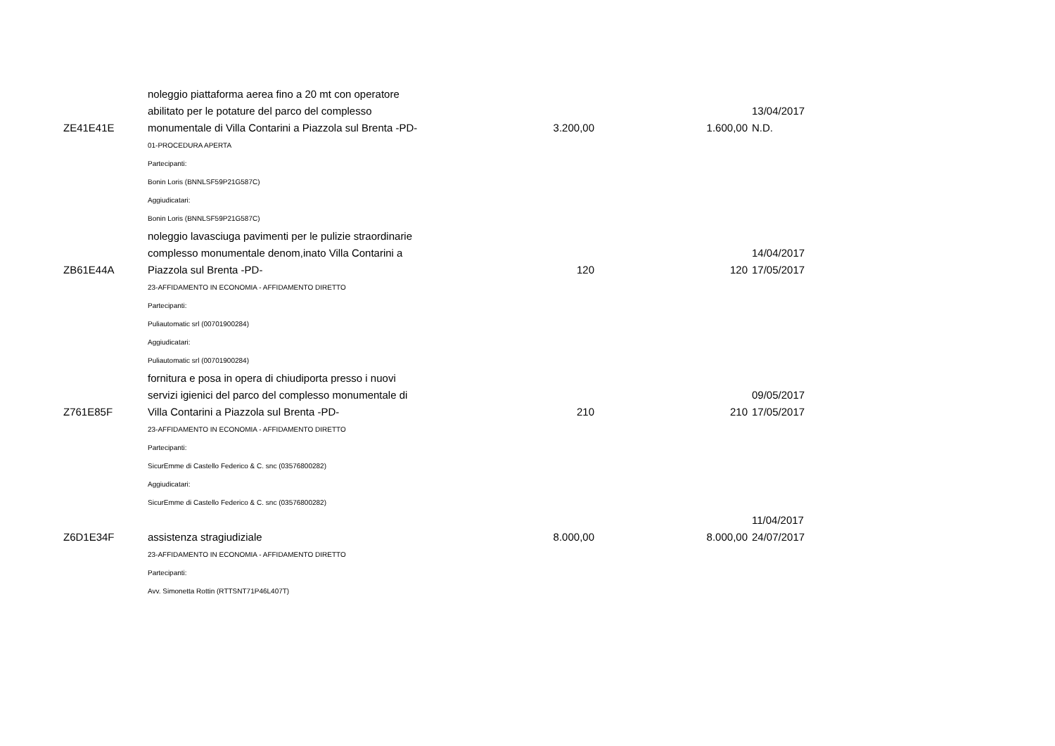| ZE41E41E | noleggio piattaforma aerea fino a 20 mt con operatore abilitato per le potature del parco del complesso monumentale di Villa Contarini a Piazzola sul Brenta -PD- | 3.200,00 | 1.600,00 | 13/04/2017 N.D. |
| | 01-PROCEDURA APERTA | | | |
| | Partecipanti: | | | |
| | Bonin Loris (BNNLSF59P21G587C) | | | |
| | Aggiudicatari: | | | |
| | Bonin Loris (BNNLSF59P21G587C) | | | |
| ZB61E44A | noleggio lavasciuga pavimenti per le pulizie straordinarie complesso monumentale denom,inato Villa Contarini a Piazzola sul Brenta -PD- | 120 | 120 | 14/04/2017 17/05/2017 |
| | 23-AFFIDAMENTO IN ECONOMIA - AFFIDAMENTO DIRETTO | | | |
| | Partecipanti: | | | |
| | Puliautomatic srl (00701900284) | | | |
| | Aggiudicatari: | | | |
| | Puliautomatic srl (00701900284) | | | |
| Z761E85F | fornitura e posa in opera di chiudiporta presso i nuovi servizi igienici del parco del complesso monumentale di Villa Contarini a Piazzola sul Brenta -PD- | 210 | 210 | 09/05/2017 17/05/2017 |
| | 23-AFFIDAMENTO IN ECONOMIA - AFFIDAMENTO DIRETTO | | | |
| | Partecipanti: | | | |
| | SicurEmme di Castello Federico & C. snc (03576800282) | | | |
| | Aggiudicatari: | | | |
| | SicurEmme di Castello Federico & C. snc (03576800282) | | | |
| Z6D1E34F | assistenza stragiudiziale | 8.000,00 | 8.000,00 | 11/04/2017 24/07/2017 |
| | 23-AFFIDAMENTO IN ECONOMIA - AFFIDAMENTO DIRETTO | | | |
| | Partecipanti: | | | |
| | Avv. Simonetta Rottin (RTTSNT71P46L407T) | | | |